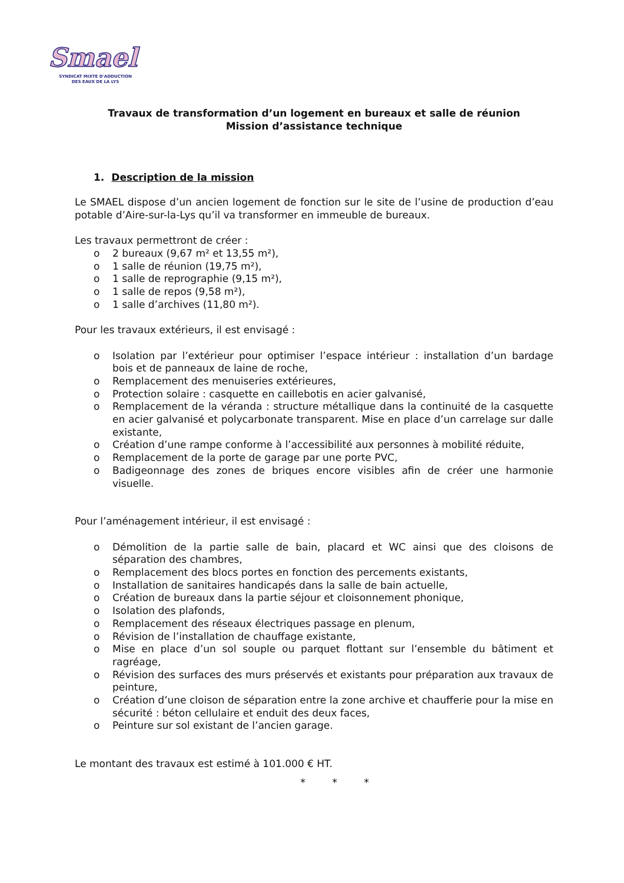Smael
SYNDICAT MIXTE D'ADDUCTION
DES EAUX DE LA LYS
Travaux de transformation d’un logement en bureaux et salle de réunion
Mission d’assistance technique
1. Description de la mission
Le SMAEL dispose d’un ancien logement de fonction sur le site de l’usine de production d’eau potable d’Aire-sur-la-Lys qu’il va transformer en immeuble de bureaux.
Les travaux permettront de créer :
o 2 bureaux (9,67 m² et 13,55 m²),
o 1 salle de réunion (19,75 m²),
o 1 salle de reprographie (9,15 m²),
o 1 salle de repos (9,58 m²),
o 1 salle d’archives (11,80 m²).
Pour les travaux extérieurs, il est envisagé :
o Isolation par l’extérieur pour optimiser l’espace intérieur : installation d’un bardage bois et de panneaux de laine de roche,
o Remplacement des menuiseries extérieures,
o Protection solaire : casquette en caillebotis en acier galvanisé,
o Remplacement de la véranda : structure métallique dans la continuité de la casquette en acier galvanisé et polycarbonate transparent. Mise en place d’un carrelage sur dalle existante,
o Création d’une rampe conforme à l’accessibilité aux personnes à mobilité réduite,
o Remplacement de la porte de garage par une porte PVC,
o Badigeonnage des zones de briques encore visibles afin de créer une harmonie visuelle.
Pour l’aménagement intérieur, il est envisagé :
o Démolition de la partie salle de bain, placard et WC ainsi que des cloisons de séparation des chambres,
o Remplacement des blocs portes en fonction des percements existants,
o Installation de sanitaires handicapés dans la salle de bain actuelle,
o Création de bureaux dans la partie séjour et cloisonnement phonique,
o Isolation des plafonds,
o Remplacement des réseaux électriques passage en plenum,
o Révision de l’installation de chauffage existante,
o Mise en place d’un sol souple ou parquet flottant sur l’ensemble du bâtiment et ragréage,
o Révision des surfaces des murs préservés et existants pour préparation aux travaux de peinture,
o Création d’une cloison de séparation entre la zone archive et chaufferie pour la mise en sécurité : béton cellulaire et enduit des deux faces,
o Peinture sur sol existant de l’ancien garage.
Le montant des travaux est estimé à 101.000 € HT.
* * *